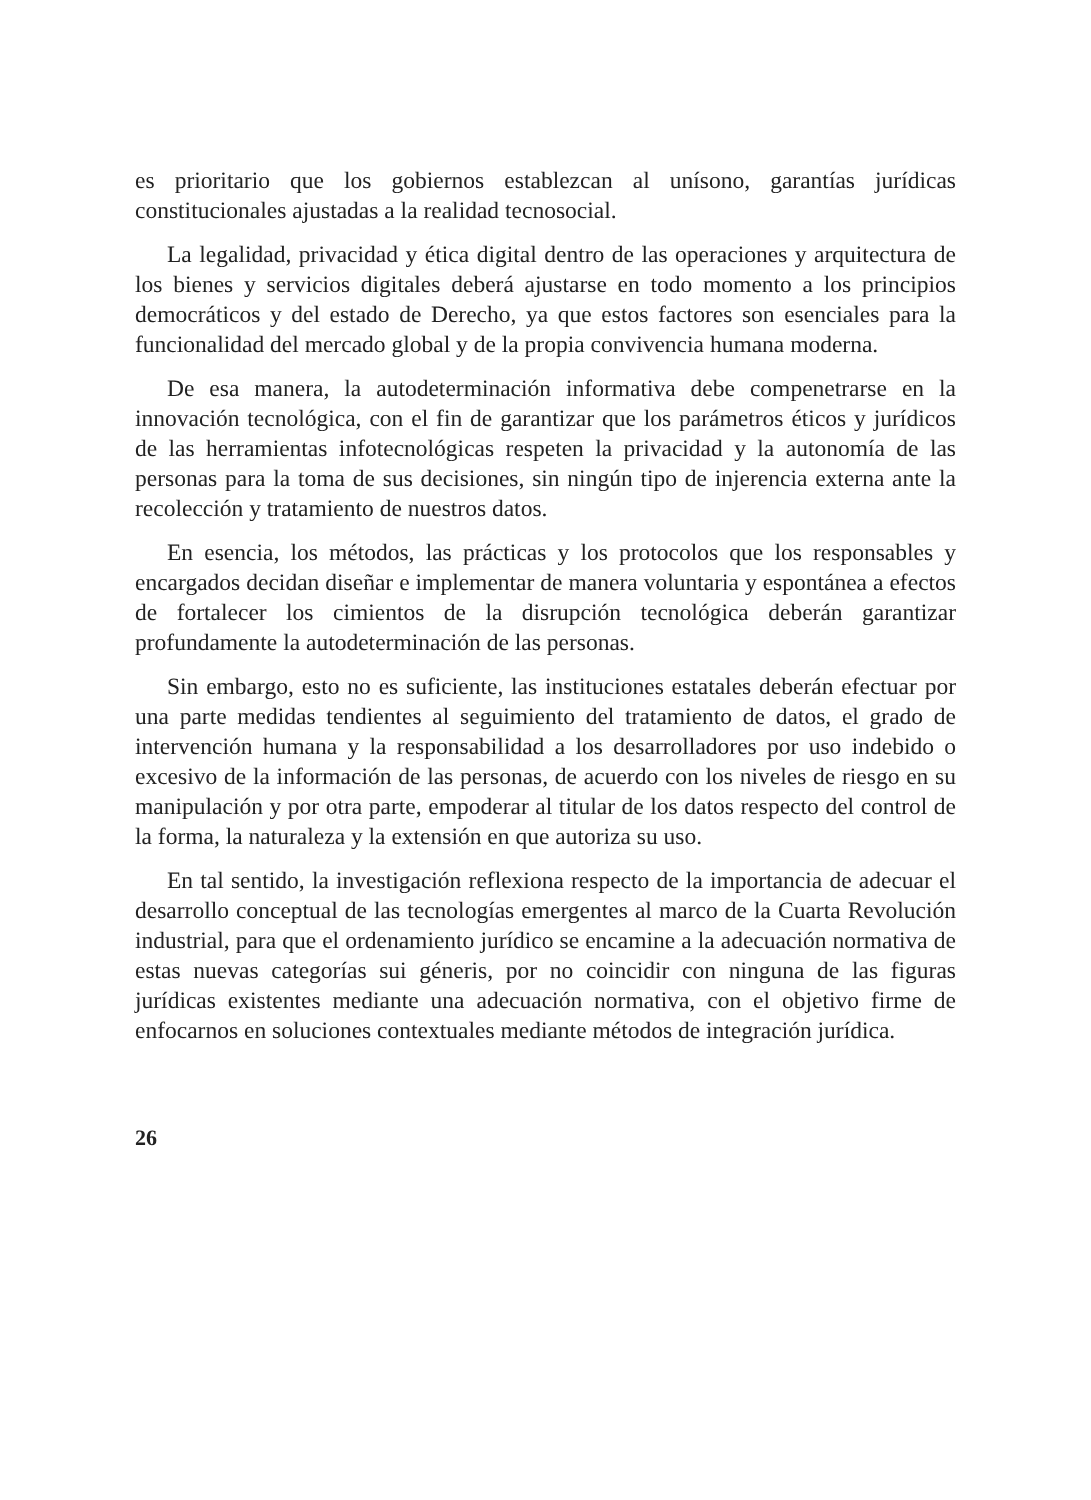es prioritario que los gobiernos establezcan al unísono, garantías jurídicas constitucionales ajustadas a la realidad tecnosocial.
La legalidad, privacidad y ética digital dentro de las operaciones y arquitectura de los bienes y servicios digitales deberá ajustarse en todo momento a los principios democráticos y del estado de Derecho, ya que estos factores son esenciales para la funcionalidad del mercado global y de la propia convivencia humana moderna.
De esa manera, la autodeterminación informativa debe compenetrarse en la innovación tecnológica, con el fin de garantizar que los parámetros éticos y jurídicos de las herramientas infotecnológicas respeten la privacidad y la autonomía de las personas para la toma de sus decisiones, sin ningún tipo de injerencia externa ante la recolección y tratamiento de nuestros datos.
En esencia, los métodos, las prácticas y los protocolos que los responsables y encargados decidan diseñar e implementar de manera voluntaria y espontánea a efectos de fortalecer los cimientos de la disrupción tecnológica deberán garantizar profundamente la autodeterminación de las personas.
Sin embargo, esto no es suficiente, las instituciones estatales deberán efectuar por una parte medidas tendientes al seguimiento del tratamiento de datos, el grado de intervención humana y la responsabilidad a los desarrolladores por uso indebido o excesivo de la información de las personas, de acuerdo con los niveles de riesgo en su manipulación y por otra parte, empoderar al titular de los datos respecto del control de la forma, la naturaleza y la extensión en que autoriza su uso.
En tal sentido, la investigación reflexiona respecto de la importancia de adecuar el desarrollo conceptual de las tecnologías emergentes al marco de la Cuarta Revolución industrial, para que el ordenamiento jurídico se encamine a la adecuación normativa de estas nuevas categorías sui géneris, por no coincidir con ninguna de las figuras jurídicas existentes mediante una adecuación normativa, con el objetivo firme de enfocarnos en soluciones contextuales mediante métodos de integración jurídica.
26